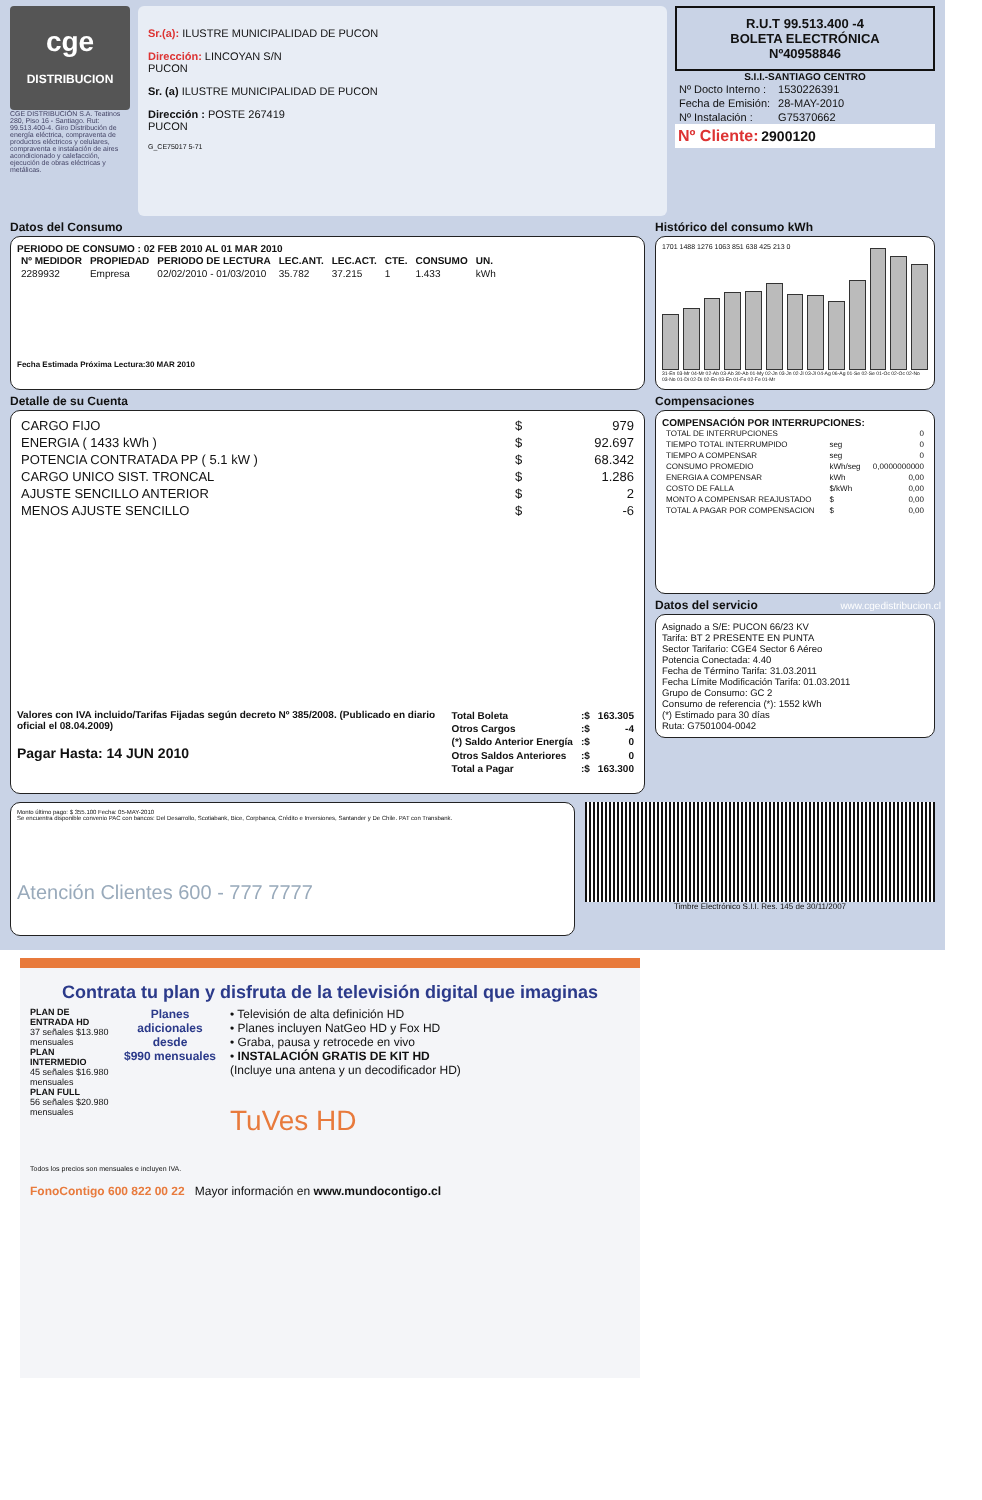cge
DISTRIBUCION
CGE DISTRIBUCIÓN S.A. Teatinos 280, Piso 16 - Santiago. Rut: 99.513.400-4. Giro Distribución de energía eléctrica, compraventa de productos eléctricos y celulares, compraventa e instalación de aires acondicionado y calefacción, ejecución de obras eléctricas y metálicas.
Sr.(a): ILUSTRE MUNICIPALIDAD DE PUCON
Dirección: LINCOYAN S/N
PUCON
Sr. (a) ILUSTRE MUNICIPALIDAD DE PUCON
Dirección : POSTE 267419
PUCON
G_CE75017 5-71
R.U.T 99.513.400 -4
BOLETA ELECTRÓNICA
Nº40958846
S.I.I.-SANTIAGO CENTRO
| Nº Docto Interno : | 1530226391 |
| Fecha de Emisión: | 28-MAY-2010 |
| Nº Instalación : | G75370662 |
Nº Cliente: 2900120
Datos del Consumo
PERIODO DE CONSUMO : 02 FEB 2010 AL 01 MAR 2010
| Nº MEDIDOR | PROPIEDAD | PERIODO DE LECTURA | LEC.ANT. | LEC.ACT. | CTE. | CONSUMO | UN. |
| --- | --- | --- | --- | --- | --- | --- | --- |
| 2289932 | Empresa | 02/02/2010 - 01/03/2010 | 35.782 | 37.215 | 1 | 1.433 | kWh |
Fecha Estimada Próxima Lectura:30 MAR 2010
Histórico del consumo kWh
1701 1488 1276 1063 851 638 425 213 0
31-En 03-Mr 04-Mr 02-Ab 03-Ab 30-Ab 01-My 02-Jn 03-Jn 02-Jl 03-Jl 04-Ag 06-Ag 01-Se 02-Se 01-Oc 02-Oc 02-No 03-No 01-Di 02-Di 02-En 03-En 01-Fe 02-Fe 01-Mr
Detalle de su Cuenta
| CARGO FIJO | $ | 979 |
| ENERGIA ( 1433 kWh ) | $ | 92.697 |
| POTENCIA CONTRATADA PP ( 5.1 kW ) | $ | 68.342 |
| CARGO UNICO SIST. TRONCAL | $ | 1.286 |
| AJUSTE SENCILLO ANTERIOR | $ | 2 |
| MENOS AJUSTE SENCILLO | $ | -6 |
Valores con IVA incluido/Tarifas Fijadas según decreto Nº 385/2008. (Publicado en diario oficial el 08.04.2009)
Pagar Hasta: 14 JUN 2010
| Total Boleta | :$ | 163.305 |
| Otros Cargos | :$ | -4 |
| (*) Saldo Anterior Energía | :$ | 0 |
| Otros Saldos Anteriores | :$ | 0 |
| Total a Pagar | :$ | 163.300 |
Compensaciones
COMPENSACIÓN POR INTERRUPCIONES:
| TOTAL DE INTERRUPCIONES | | 0 |
| TIEMPO TOTAL INTERRUMPIDO | seg | 0 |
| TIEMPO A COMPENSAR | seg | 0 |
| CONSUMO PROMEDIO | kWh/seg | 0,0000000000 |
| ENERGIA A COMPENSAR | kWh | 0,00 |
| COSTO DE FALLA | $/kWh | 0,00 |
| MONTO A COMPENSAR REAJUSTADO | $ | 0,00 |
| TOTAL A PAGAR POR COMPENSACION | $ | 0,00 |
Datos del servicio
Asignado a S/E: PUCON 66/23 KV
Tarifa: BT 2 PRESENTE EN PUNTA
Sector Tarifario: CGE4 Sector 6 Aéreo
Potencia Conectada: 4.40
Fecha de Término Tarifa: 31.03.2011
Fecha Límite Modificación Tarifa: 01.03.2011
Grupo de Consumo: GC 2
Consumo de referencia (*): 1552 kWh
(*) Estimado para 30 días
Ruta: G7501004-0042
Monto último pago: $ 355.100 Fecha: 05-MAY-2010
Se encuentra disponible convenio PAC con bancos: Del Desarrollo, Scotiabank, Bice, Corpbanca, Crédito e Inversiones, Santander y De Chile. PAT con Transbank.
Atención Clientes 600 - 777 7777
Timbre Electrónico S.I.I. Res. 145 de 30/11/2007
www.cgedistribucion.cl
Contrata tu plan y disfruta de la televisión digital que imaginas
PLAN DE ENTRADA HD
37 señales $13.980 mensuales
PLAN INTERMEDIO
45 señales $16.980 mensuales
PLAN FULL
56 señales $20.980 mensuales
Planes adicionales desde
$990 mensuales
• Televisión de alta definición HD
• Planes incluyen NatGeo HD y Fox HD
• Graba, pausa y retrocede en vivo
• INSTALACIÓN GRATIS DE KIT HD
(Incluye una antena y un decodificador HD)
TuVes HD
Todos los precios son mensuales e incluyen IVA.
FonoContigo 600 822 00 22 Mayor información en www.mundocontigo.cl